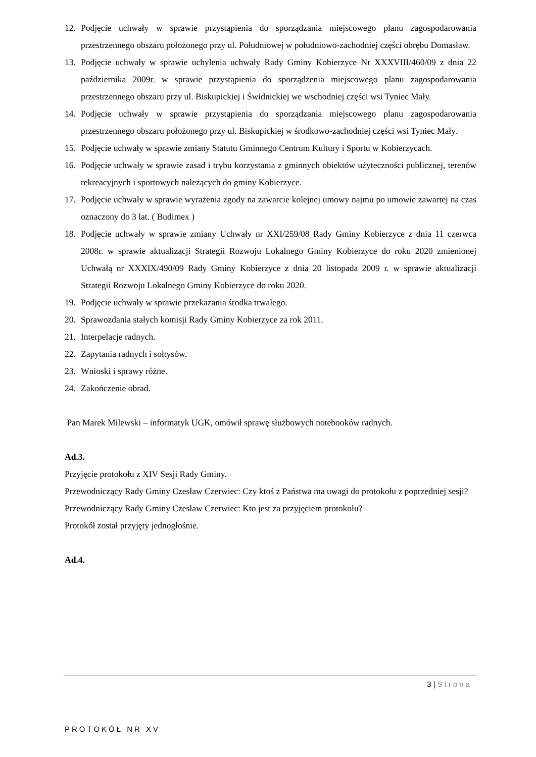12. Podjęcie uchwały w sprawie przystąpienia do sporządzania miejscowego planu zagospodarowania przestrzennego obszaru położonego przy ul. Południowej w południowo-zachodniej części obrębu Domasław.
13. Podjęcie uchwały w sprawie uchylenia uchwały Rady Gminy Kobierzyce Nr XXXVIII/460/09 z dnia 22 października 2009r. w sprawie przystąpienia do sporządzenia miejscowego planu zagospodarowania przestrzennego obszaru przy ul. Biskupickiej i Świdnickiej we wschodniej części wsi Tyniec Mały.
14. Podjęcie uchwały w sprawie przystąpienia do sporządzania miejscowego planu zagospodarowania przestrzennego obszaru położonego przy ul. Biskupickiej w środkowo-zachodniej części wsi Tyniec Mały.
15. Podjęcie uchwały w sprawie zmiany Statutu Gminnego Centrum Kultury i Sportu w Kobierzycach.
16. Podjęcie uchwały w sprawie zasad i trybu korzystania z gminnych obiektów użyteczności publicznej, terenów rekreacyjnych i sportowych należących do gminy Kobierzyce.
17. Podjęcie uchwały w sprawie wyrażenia zgody na zawarcie kolejnej umowy najmu po umowie zawartej na czas oznaczony do 3 lat. ( Budimex )
18. Podjęcie uchwały w sprawie zmiany Uchwały nr XXI/259/08 Rady Gminy Kobierzyce z dnia 11 czerwca 2008r. w sprawie aktualizacji Strategii Rozwoju Lokalnego Gminy Kobierzyce do roku 2020 zmienionej Uchwałą nr XXXIX/490/09 Rady Gminy Kobierzyce z dnia 20 listopada 2009 r. w sprawie aktualizacji Strategii Rozwoju Lokalnego Gminy Kobierzyce do roku 2020.
19. Podjęcie uchwały w sprawie przekazania środka trwałego.
20. Sprawozdania stałych komisji Rady Gminy Kobierzyce za rok 2011.
21. Interpelacje radnych.
22. Zapytania radnych i sołtysów.
23. Wnioski i sprawy różne.
24. Zakończenie obrad.
Pan Marek Milewski – informatyk UGK, omówił sprawę służbowych notebooków radnych.
Ad.3.
Przyjęcie protokołu z XIV Sesji Rady Gminy.
Przewodniczący Rady Gminy Czesław Czerwiec: Czy ktoś z Państwa ma uwagi do protokołu z poprzedniej sesji?
Przewodniczący Rady Gminy Czesław Czerwiec: Kto jest za przyjęciem protokołu?
Protokół został przyjęty jednogłośnie.
Ad.4.
3 | Strona
PROTOKÓŁ NR XV